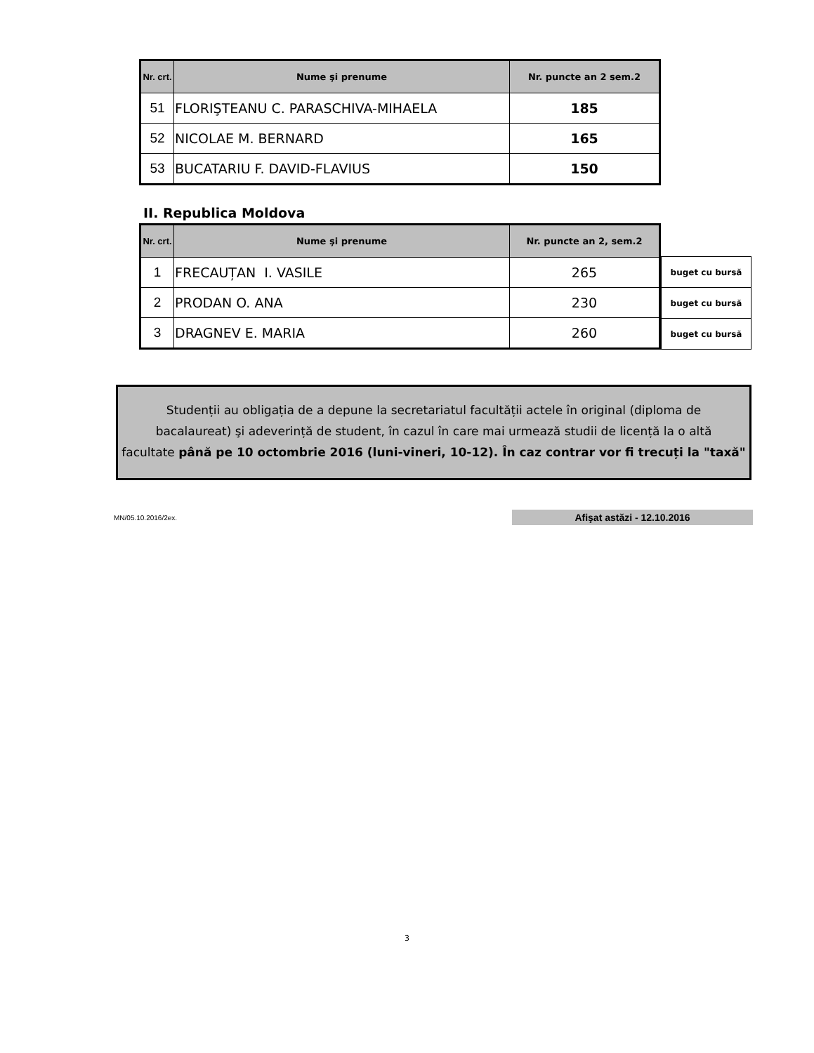| Nr. crt. | Nume şi prenume | Nr. puncte an 2 sem.2 |
| --- | --- | --- |
| 51 | FLORIŞTEANU C. PARASCHIVA-MIHAELA | 185 |
| 52 | NICOLAE M. BERNARD | 165 |
| 53 | BUCATARIU F. DAVID-FLAVIUS | 150 |
II. Republica Moldova
| Nr. crt. | Nume şi prenume | Nr. puncte an 2, sem.2 |
| --- | --- | --- |
| 1 | FRECAUȚAN I. VASILE | 265 |
| 2 | PRODAN O. ANA | 230 |
| 3 | DRAGNEV E. MARIA | 260 |
| buget cu bursă |
| buget cu bursă |
| buget cu bursă |
Studenții au obligația de a depune la secretariatul facultății actele în original (diploma de
bacalaureat) şi adeverință de student, în cazul în care mai urmează studii de licență la o altă
facultate până pe 10 octombrie 2016 (luni-vineri, 10-12). În caz contrar vor fi trecuți la "taxă"
MN/05.10.2016/2ex. Afişat astăzi - 12.10.2016
3